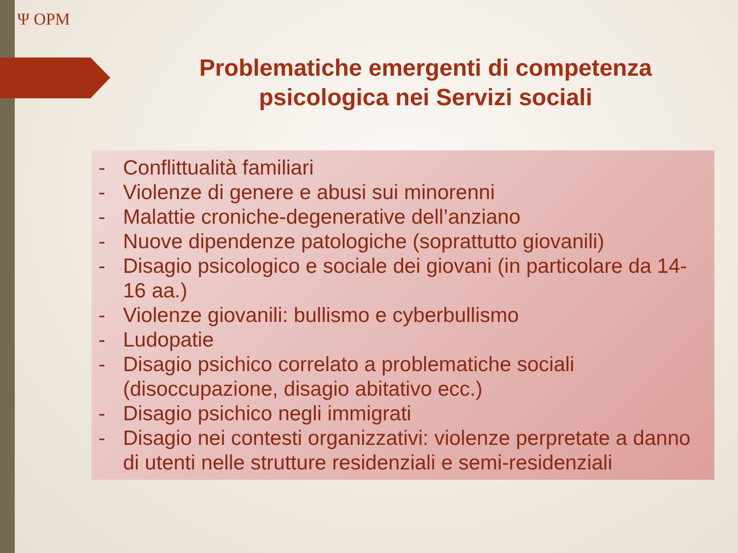Ψ OPM
Problematiche emergenti di competenza psicologica nei Servizi sociali
- Conflittualità familiari
- Violenze di genere e abusi sui minorenni
- Malattie croniche-degenerative dell’anziano
- Nuove dipendenze patologiche (soprattutto giovanili)
- Disagio psicologico e sociale dei giovani (in particolare da 14-16 aa.)
- Violenze giovanili: bullismo e cyberbullismo
- Ludopatie
- Disagio psichico correlato a problematiche sociali (disoccupazione, disagio abitativo ecc.)
- Disagio psichico negli immigrati
- Disagio nei contesti organizzativi: violenze perpretate a danno di utenti nelle strutture residenziali e semi-residenziali